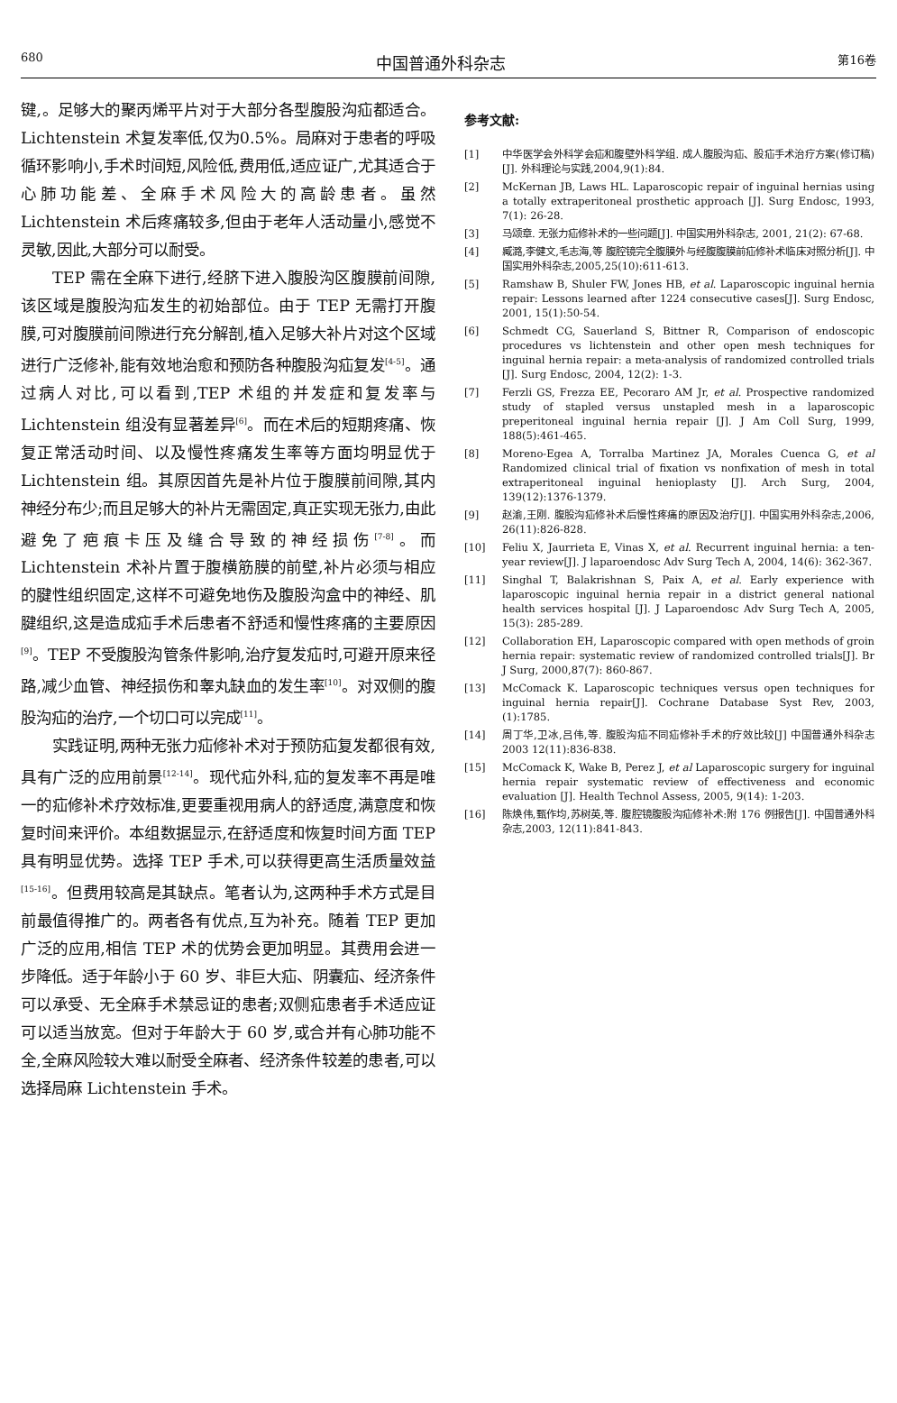680 中国普通外科杂志 第16卷
键,。足够大的聚丙烯平片对于大部分各型腹股沟疝都适合。Lichtenstein 术复发率低,仅为0.5%。局麻对于患者的呼吸循环影响小,手术时间短,风险低,费用低,适应证广,尤其适合于心肺功能差、全麻手术风险大的高龄患者。虽然 Lichtenstein 术后疼痛较多,但由于老年人活动量小,感觉不灵敏,因此,大部分可以耐受。
TEP 需在全麻下进行,经脐下进入腹股沟区腹膜前间隙,该区域是腹股沟疝发生的初始部位。由于 TEP 无需打开腹膜,可对腹膜前间隙进行充分解剖,植入足够大补片对这个区域进行广泛修补,能有效地治愈和预防各种腹股沟疝复发<sup>[4-5]</sup>。通过病人对比,可以看到,TEP 术组的并发症和复发率与 Lichtenstein 组没有显著差异<sup>[6]</sup>。而在术后的短期疼痛、恢复正常活动时间、以及慢性疼痛发生率等方面均明显优于 Lichtenstein 组。其原因首先是补片位于腹膜前间隙,其内神经分布少;而且足够大的补片无需固定,真正实现无张力,由此避免了疤痕卡压及缝合导致的神经损伤<sup>[7-8]</sup>。而 Lichtenstein 术补片置于腹横筋膜的前壁,补片必须与相应的腱性组织固定,这样不可避免地伤及腹股沟盒中的神经、肌腱组织,这是造成疝手术后患者不舒适和慢性疼痛的主要原因<sup>[9]</sup>。TEP 不受腹股沟管条件影响,治疗复发疝时,可避开原来径路,减少血管、神经损伤和睾丸缺血的发生率<sup>[10]</sup>。对双侧的腹股沟疝的治疗,一个切口可以完成<sup>[11]</sup>。
实践证明,两种无张力疝修补术对于预防疝复发都很有效,具有广泛的应用前景<sup>[12-14]</sup>。现代疝外科,疝的复发率不再是唯一的疝修补术疗效标准,更要重视用病人的舒适度,满意度和恢复时间来评价。本组数据显示,在舒适度和恢复时间方面 TEP 具有明显优势。选择 TEP 手术,可以获得更高生活质量效益<sup>[15-16]</sup>。但费用较高是其缺点。笔者认为,这两种手术方式是目前最值得推广的。两者各有优点,互为补充。随着 TEP 更加广泛的应用,相信 TEP 术的优势会更加明显。其费用会进一步降低。适于年龄小于 60 岁、非巨大疝、阴囊疝、经济条件可以承受、无全麻手术禁忌证的患者;双侧疝患者手术适应证可以适当放宽。但对于年龄大于 60 岁,或合并有心肺功能不全,全麻风险较大难以耐受全麻者、经济条件较差的患者,可以选择局麻 Lichtenstein 手术。
参考文献:
[1] 中华医学会外科学会疝和腹壁外科学组. 成人腹股沟疝、股疝手术治疗方案(修订稿)[J]. 外科理论与实践,2004,9(1):84.
[2] McKernan JB, Laws HL. Laparoscopic repair of inguinal hernias using a totally extraperitoneal prosthetic approach [J]. Surg Endosc, 1993, 7(1): 26-28.
[3] 马颂章. 无张力疝修补术的一些问题[J]. 中国实用外科杂志, 2001, 21(2): 67-68.
[4] 臧潞,李健文,毛志海,等 腹腔镜完全腹膜外与经腹腹膜前疝修补术临床对照分析[J]. 中国实用外科杂志,2005,25(10):611-613.
[5] Ramshaw B, Shuler FW, Jones HB, et al. Laparoscopic inguinal hernia repair: Lessons learned after 1224 consecutive cases[J]. Surg Endosc, 2001, 15(1):50-54.
[6] Schmedt CG, Sauerland S, Bittner R, Comparison of endoscopic procedures vs lichtenstein and other open mesh techniques for inguinal hernia repair: a meta-analysis of randomized controlled trials [J]. Surg Endosc, 2004, 12(2): 1-3.
[7] Ferzli GS, Frezza EE, Pecoraro AM Jr, et al. Prospective randomized study of stapled versus unstapled mesh in a laparoscopic preperitoneal inguinal hernia repair [J]. J Am Coll Surg, 1999, 188(5):461-465.
[8] Moreno-Egea A, Torralba Martinez JA, Morales Cuenca G, et al Randomized clinical trial of fixation vs nonfixation of mesh in total extraperitoneal inguinal henioplasty [J]. Arch Surg, 2004, 139(12):1376-1379.
[9] 赵渝,王刚. 腹股沟疝修补术后慢性疼痛的原因及治疗[J]. 中国实用外科杂志,2006, 26(11):826-828.
[10] Feliu X, Jaurrieta E, Vinas X, et al. Recurrent inguinal hernia: a ten-year review[J]. J laparoendosc Adv Surg Tech A, 2004, 14(6): 362-367.
[11] Singhal T, Balakrishnan S, Paix A, et al. Early experience with laparoscopic inguinal hernia repair in a district general national health services hospital [J]. J Laparoendosc Adv Surg Tech A, 2005, 15(3): 285-289.
[12] Collaboration EH, Laparoscopic compared with open methods of groin hernia repair: systematic review of randomized controlled trials[J]. Br J Surg, 2000,87(7): 860-867.
[13] McComack K. Laparoscopic techniques versus open techniques for inguinal hernia repair[J]. Cochrane Database Syst Rev, 2003, (1):1785.
[14] 周丁华,卫冰,吕伟,等. 腹股沟疝不同疝修补手术的疗效比较[J] 中国普通外科杂志 2003 12(11):836-838.
[15] McComack K, Wake B, Perez J, et al Laparoscopic surgery for inguinal hernia repair systematic review of effectiveness and economic evaluation [J]. Health Technol Assess, 2005, 9(14): 1-203.
[16] 陈焕伟,甄作均,苏树英,等. 腹腔镜腹股沟疝修补术:附 176 例报告[J]. 中国普通外科杂志,2003, 12(11):841-843.